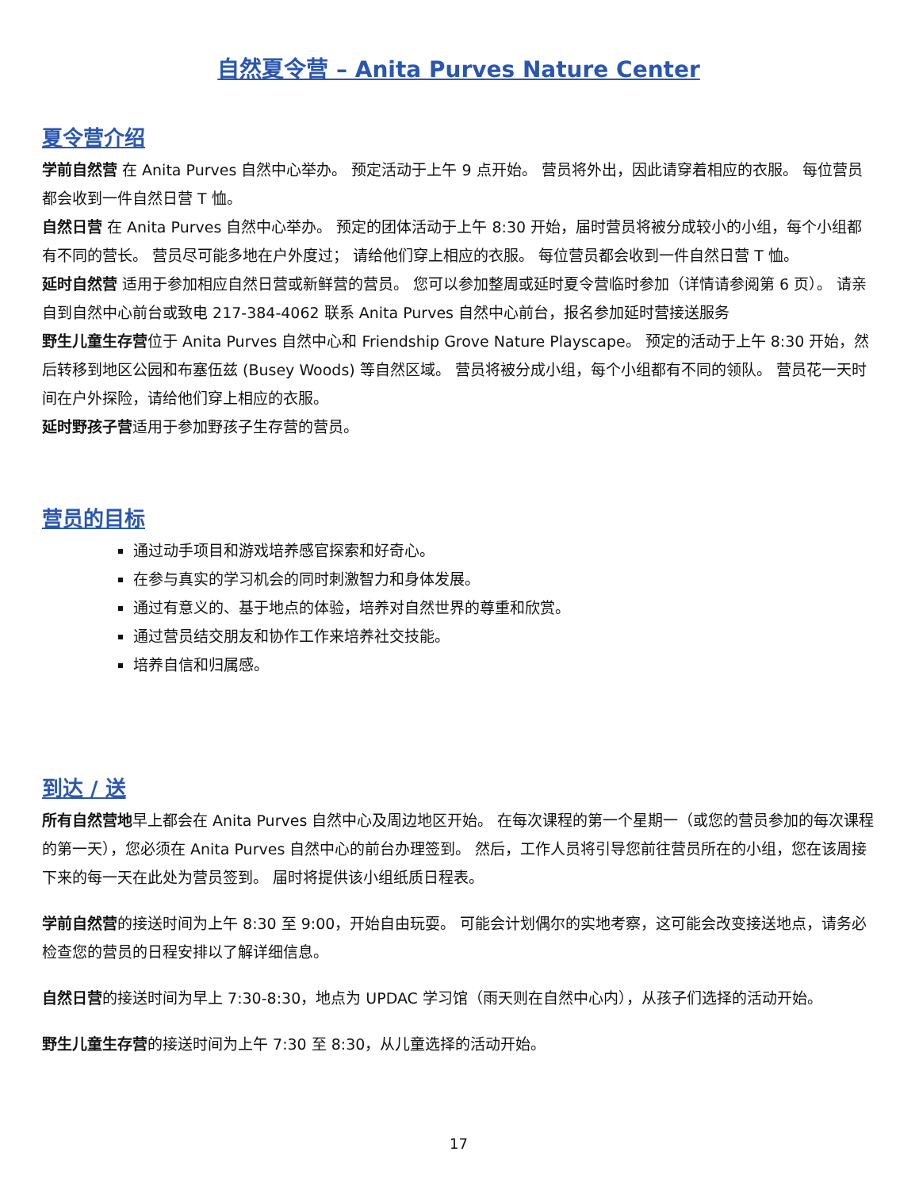自然夏令营 – Anita Purves Nature Center
夏令营介绍
学前自然营 在 Anita Purves 自然中心举办。 预定活动于上午 9 点开始。 营员将外出，因此请穿着相应的衣服。 每位营员都会收到一件自然日营 T 恤。
自然日营 在 Anita Purves 自然中心举办。 预定的团体活动于上午 8:30 开始，届时营员将被分成较小的小组，每个小组都有不同的营长。 营员尽可能多地在户外度过； 请给他们穿上相应的衣服。 每位营员都会收到一件自然日营 T 恤。
延时自然营 适用于参加相应自然日营或新鲜营的营员。 您可以参加整周或延时夏令营临时参加（详情请参阅第 6 页）。 请亲自到自然中心前台或致电 217-384-4062 联系 Anita Purves 自然中心前台，报名参加延时营接送服务
野生儿童生存营位于 Anita Purves 自然中心和 Friendship Grove Nature Playscape。 预定的活动于上午 8:30 开始，然后转移到地区公园和布塞伍兹 (Busey Woods) 等自然区域。 营员将被分成小组，每个小组都有不同的领队。 营员花一天时间在户外探险，请给他们穿上相应的衣服。
延时野孩子营适用于参加野孩子生存营的营员。
营员的目标
通过动手项目和游戏培养感官探索和好奇心。
在参与真实的学习机会的同时刺激智力和身体发展。
通过有意义的、基于地点的体验，培养对自然世界的尊重和欣赏。
通过营员结交朋友和协作工作来培养社交技能。
培养自信和归属感。
到达 / 送
所有自然营地早上都会在 Anita Purves 自然中心及周边地区开始。 在每次课程的第一个星期一（或您的营员参加的每次课程的第一天），您必须在 Anita Purves 自然中心的前台办理签到。 然后，工作人员将引导您前往营员所在的小组，您在该周接下来的每一天在此处为营员签到。 届时将提供该小组纸质日程表。
学前自然营的接送时间为上午 8:30 至 9:00，开始自由玩耍。 可能会计划偶尔的实地考察，这可能会改变接送地点，请务必检查您的营员的日程安排以了解详细信息。
自然日营的接送时间为早上 7:30-8:30，地点为 UPDAC 学习馆（雨天则在自然中心内），从孩子们选择的活动开始。
野生儿童生存营的接送时间为上午 7:30 至 8:30，从儿童选择的活动开始。
17